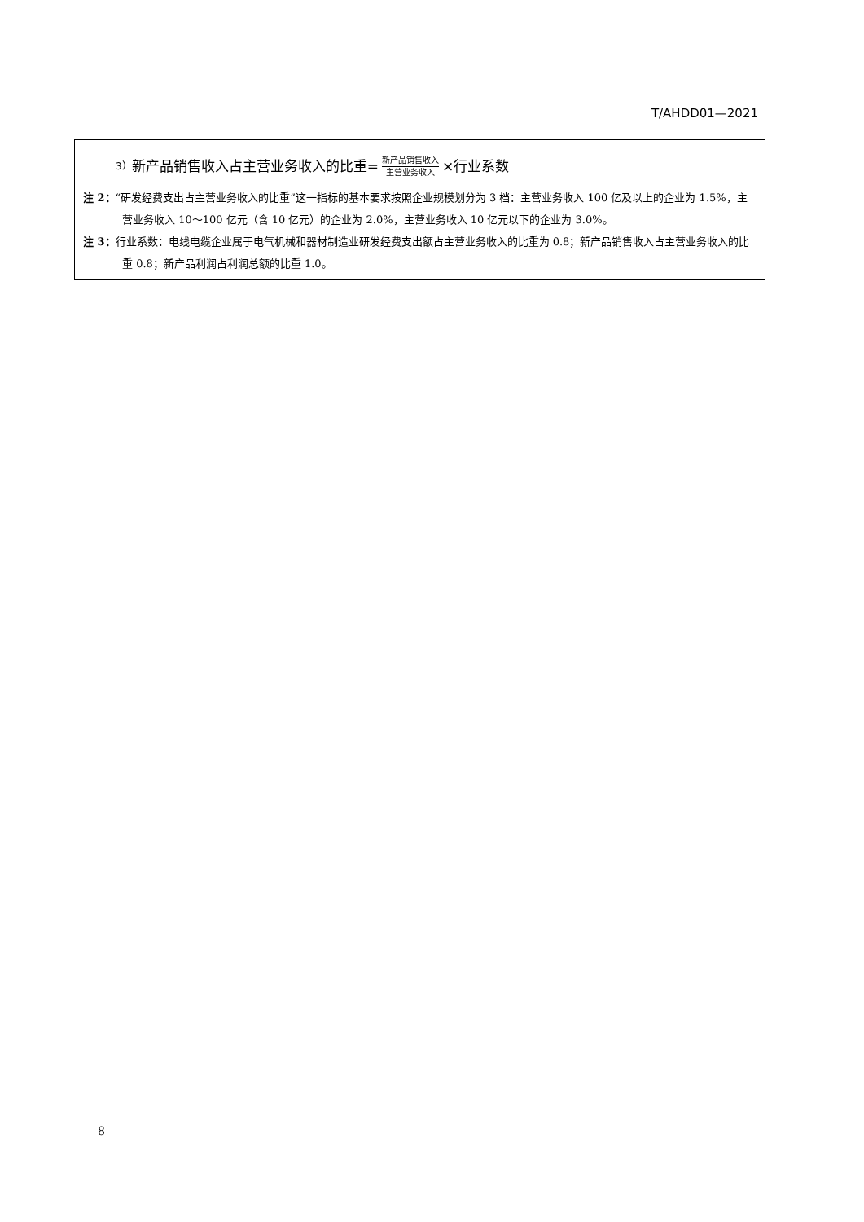T/AHDD01—2021
3） 新产品销售收入占主营业务收入的比重= 新产品销售收入 主营业务收入 ×行业系数
注 2：“研发经费支出占主营业务收入的比重”这一指标的基本要求按照企业规模划分为 3 档：主营业务收入 100 亿及以上的企业为 1.5%，主营业务收入 10～100 亿元（含 10 亿元）的企业为 2.0%，主营业务收入 10 亿元以下的企业为 3.0%。
注 3：行业系数：电线电缆企业属于电气机械和器材制造业研发经费支出额占主营业务收入的比重为 0.8；新产品销售收入占主营业务收入的比重 0.8；新产品利润占利润总额的比重 1.0。
8